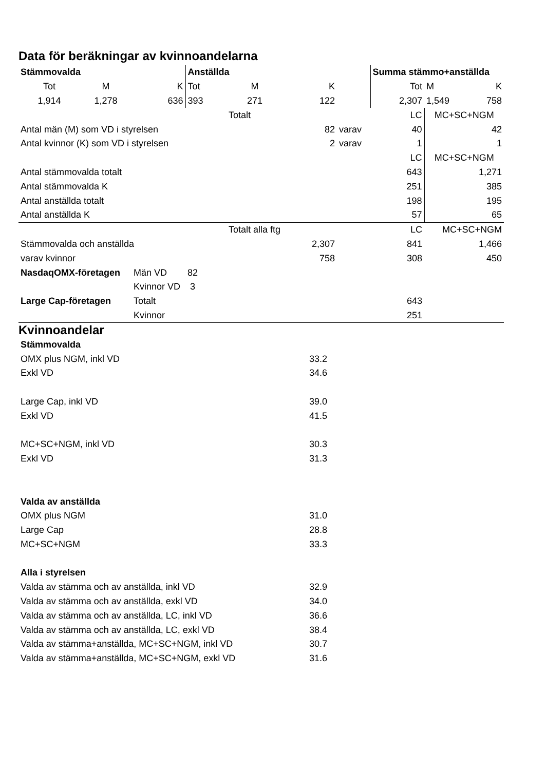Data för beräkningar av kvinnoandelarna
| Stämmovalda | | | Anställda | | | | Summa stämmo+anställda | | |
| Tot | M | K | Tot | M | K | | Tot | M | K |
| 1,914 | 1,278 | 636 | 393 | 271 | 122 | | 2,307 | 1,549 | 758 |
| | | | | Totalt | | | LC | MC+SC+NGM | |
| Antal män (M) som VD i styrelsen | | | | | 82 | varav | 40 | 42 | |
| Antal kvinnor (K) som VD i styrelsen | | | | | 2 | varav | 1 | 1 | |
| | | | | | | | LC | MC+SC+NGM | |
| Antal stämmovalda totalt | | | | | | | 643 | 1,271 | |
| Antal stämmovalda K | | | | | | | 251 | 385 | |
| Antal anställda totalt | | | | | | | 198 | 195 | |
| Antal anställda K | | | | | | | 57 | 65 | |
| | | | | Totalt alla ftg | | | LC | MC+SC+NGM | |
| Stämmovalda och anställda | | | | | 2,307 | | 841 | 1,466 | |
| varav kvinnor | | | | | 758 | | 308 | 450 | |
| NasdaqOMX-företagen | | Män VD | 82 | | | | | | |
| | | Kvinnor VD | 3 | | | | | | |
| Large Cap-företagen | | Totalt | | | | | 643 | | |
| | | Kvinnor | | | | | 251 | | |
Kvinnoandelar
| Stämmovalda | | |
| OMX plus NGM, inkl VD | 33.2 | |
| Exkl VD | 34.6 | |
| Large Cap, inkl VD | 39.0 | |
| Exkl VD | 41.5 | |
| MC+SC+NGM, inkl VD | 30.3 | |
| Exkl VD | 31.3 | |
| Valda av anställda | | |
| OMX plus NGM | 31.0 | |
| Large Cap | 28.8 | |
| MC+SC+NGM | 33.3 | |
| Alla i styrelsen | | |
| Valda av stämma och av anställda, inkl VD | 32.9 | |
| Valda av stämma och av anställda, exkl VD | 34.0 | |
| Valda av stämma och av anställda, LC, inkl VD | 36.6 | |
| Valda av stämma och av anställda, LC, exkl VD | 38.4 | |
| Valda av stämma+anställda, MC+SC+NGM, inkl VD | 30.7 | |
| Valda av stämma+anställda, MC+SC+NGM, exkl VD | 31.6 | |